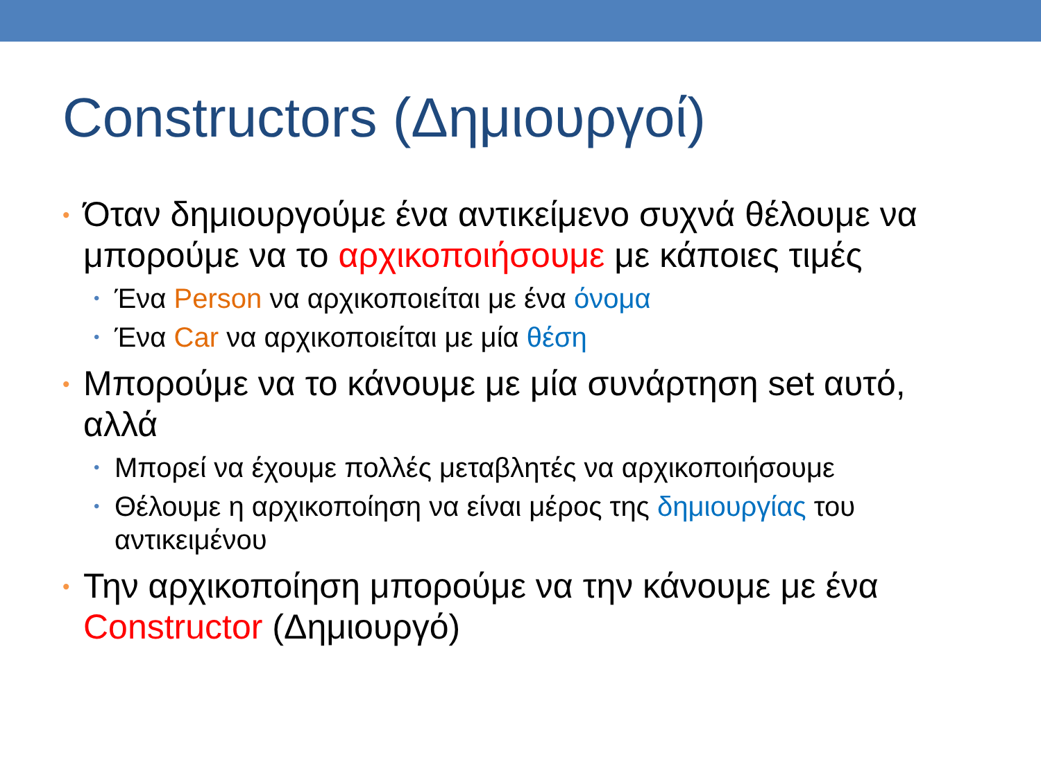Constructors (Δημιουργοί)
• Όταν δημιουργούμε ένα αντικείμενο συχνά θέλουμε να μπορούμε να το αρχικοποιήσουμε με κάποιες τιμές
• Ένα Person να αρχικοποιείται με ένα όνομα
• Ένα Car να αρχικοποιείται με μία θέση
• Μπορούμε να το κάνουμε με μία συνάρτηση set αυτό, αλλά
• Μπορεί να έχουμε πολλές μεταβλητές να αρχικοποιήσουμε
• Θέλουμε η αρχικοποίηση να είναι μέρος της δημιουργίας του αντικειμένου
• Την αρχικοποίηση μπορούμε να την κάνουμε με ένα Constructor (Δημιουργό)